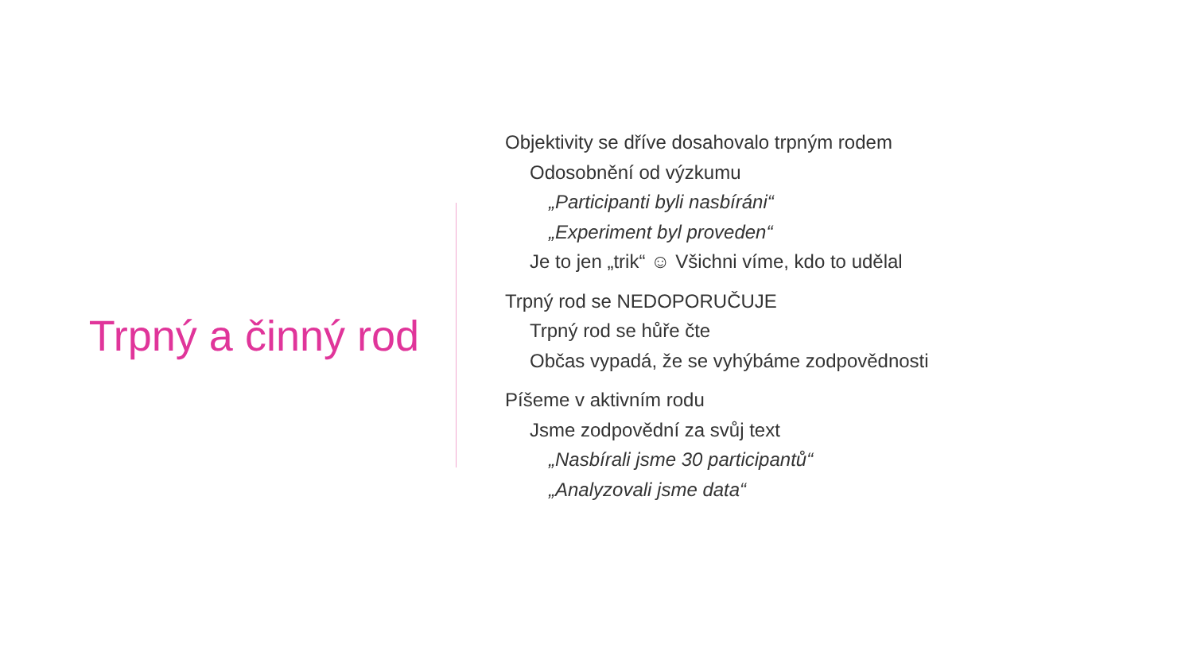Trpný a činný rod
Objektivity se dříve dosahovalo trpným rodem
Odosobnění od výzkumu
„Participanti byli nasbíráni“
„Experiment byl proveden“
Je to jen „trik“ ☺ Všichni víme, kdo to udělal
Trpný rod se NEDOPORUČUJE
Trpný rod se hůře čte
Občas vypadá, že se vyhýbáme zodpovědnosti
Píšeme v aktivním rodu
Jsme zodpovědní za svůj text
„Nasbírali jsme 30 participantů“
„Analyzovali jsme data“